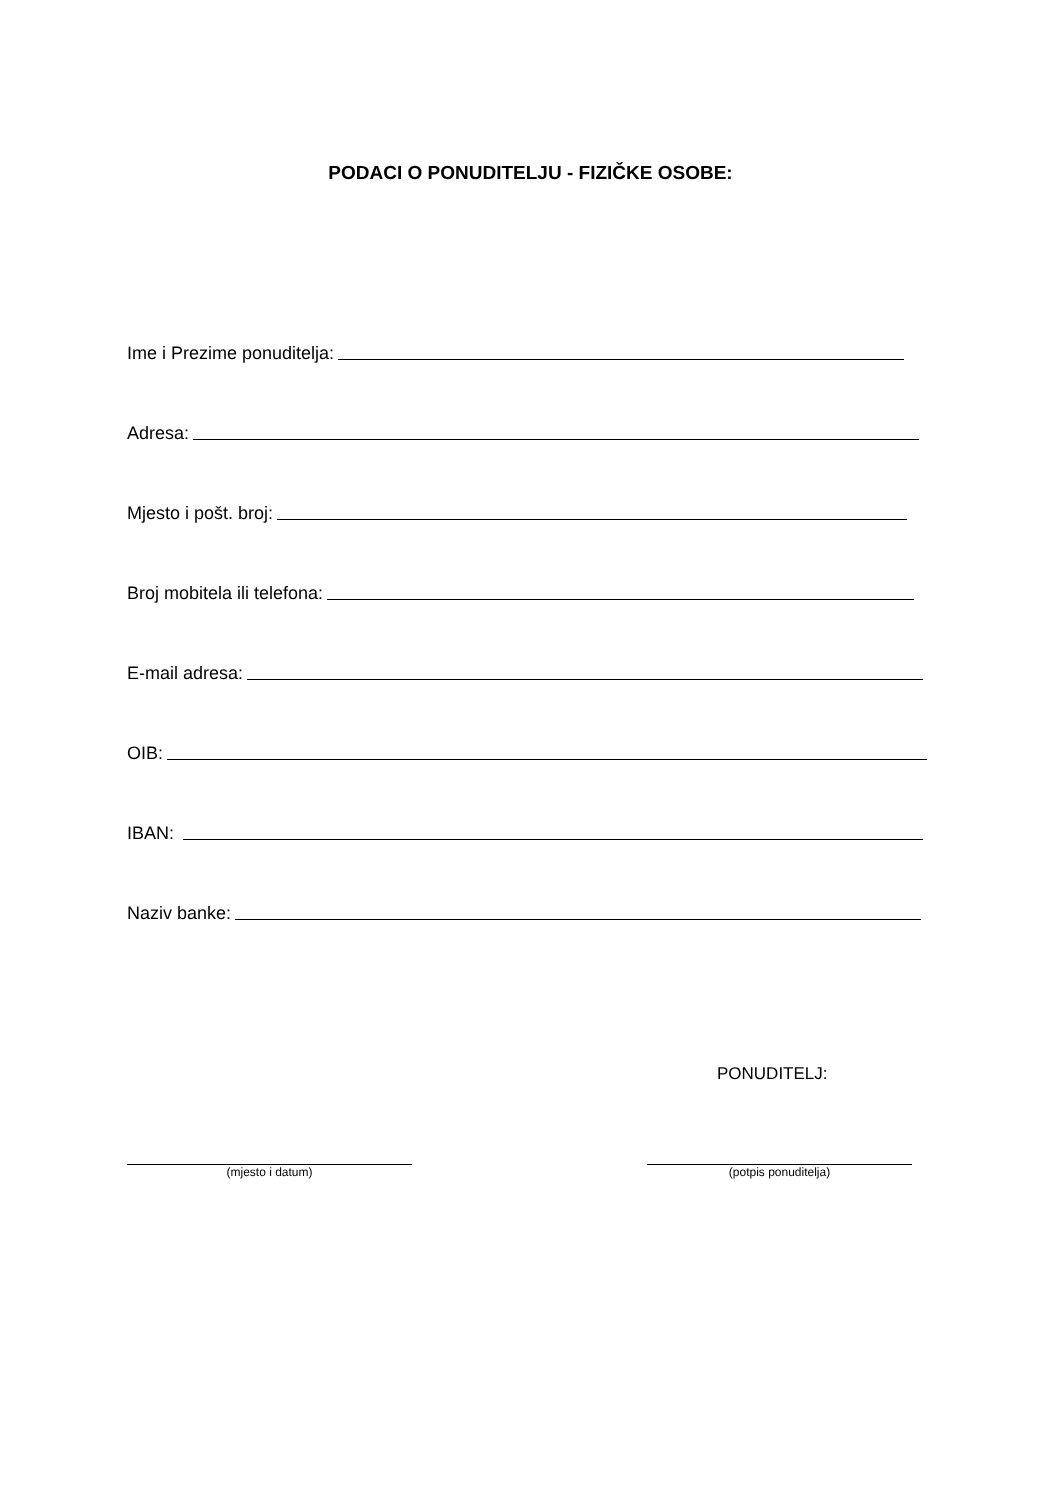PODACI O PONUDITELJU - FIZIČKE OSOBE:
Ime i Prezime ponuditelja:
Adresa:
Mjesto i pošt. broj:
Broj mobitela ili telefona:
E-mail adresa:
OIB:
IBAN:
Naziv banke:
PONUDITELJ:
(mjesto i datum) (potpis ponuditelja)